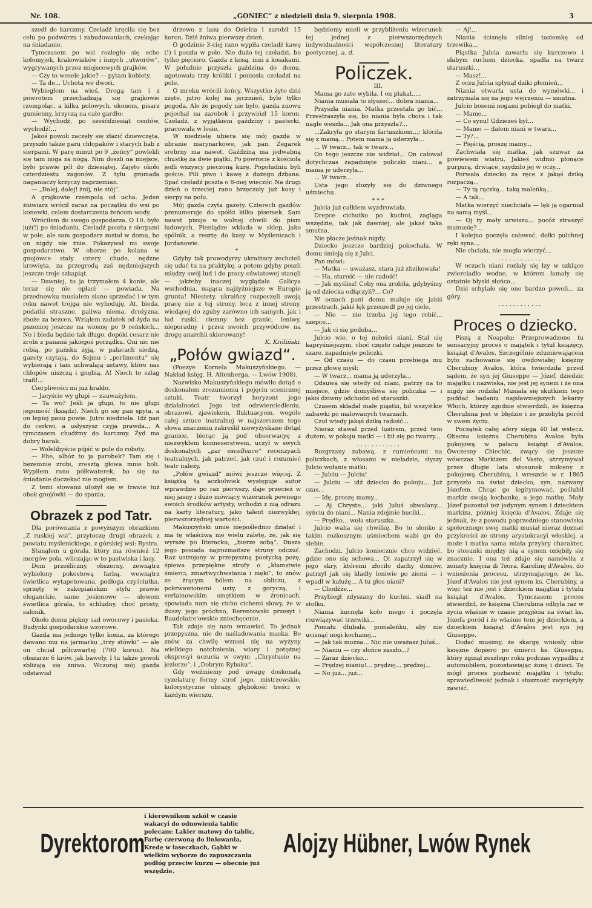Nr. 108. „GONIEC“ z niedzieli dnia 9. sierpnia 1908. 3
szedł do karczmy. Czeladź kręciła się bez celu po podwórzu i zabudowaniach, czekając na śniadanie.
Tymczasem po wsi rozległo się echo kołomyjek, krakowiaków i innych „utworów“, wygrywanych przez miejscowych grajków.
— Czy to wesele jakie? — pytam kobiety.
— Ta de... Uchota we dwori.
Wybiegłem na wieś. Drogą tam i z powrotem przechadzają się grajkowie rzempoląc, a kilku polowych, ekonom, pisarz gumienny, krzyczą na całe gardło:
— Wychodź, po sześćdziesiąt centów, wychodź!...
Jakoś powoli zaczęły się złazić dziewczęta, przyszło także paru chłopaków i starych bab z sierpami. W parę minut po 9 „żeńcy“ powlekli się tam noga za nogą. Nim doszli na miejsce, było prawie pół do dziesiątej. Zajęto około czterdziestu zagonów. Z tyłu gromada naganiaczy krzyczy naprzemian.
— „Dalej, dalej! żnij, nie stój“.
A grajkowie rzempolą od ucha. Jeden żniwiarz wrócił zaraz na początku do wsi po konewki, celem dostarczenia żeńcom wody.
Wróciłem do swego gospodarza. O 10. było już(!) po śniadaniu. Czeladź poszła z sierpami w pole, ale sam gospodarz został w domu, bo on nigdy nie żnie. Pokazywał mi swoje gospodarstwo. W oborze po kolana w gnojówce stały cztery chude, nędzne krowięta, za przegrodą zaś nędzniejszych jeszcze troje szkapiąt.
— Dawniej, to ja trzymałem 4 konie, ale teraz się nie opłaci — powiada. Na przednowku musiałem siano sprzedać i w tym roku nawet trojga nie wyhoduję. At, bieda, podatki straszne, paliwa niema, drożyzna, zboże za bezcen. Wziąłem zadatek od żyda na pszenicę jeszcze na wiosnę po 9 reńskich... No i bieda będzie tak długo, dopóki cesarz nie zrobi z panami jakiegoś porządku. Oni nic nie robią, po pańsku żyją, w pałacach siedzą, gazety czytają, do Sejmu i „perlimentu“ się wybierają i tam uchwalają ustawy, które nas chłopów niszczą i gnębią. A! Niech to szlag trafi!...
Cierpliwości mi już brakło.
— Jacyście wy głupi — zauważyłem.
— Ta wo? Jeśli ja głupi, to nie głupi jegomość (ksiądz). Niech go się pan spyta, a on lepiej panu powie. Jutro niedziela. Idź pan do cerkwi, a usłyszysz czyja prawda... A tymczasem chodźmy do karczmy. Żyd ma dobry harak.
— Wolelibyście pójść w pole do roboty.
— Ehe, albóż to ja parobek? Tam się i bezemnie zrobi, zresztą głowa mnie boli. Wypiłem rano półkwaterek, bo się na śniadanie doczekać nie mogłem.
Z temi słowami ułożył się w trawie tuż obok gnojówki — do spania.
Obrazek z pod Tatr.
Dla porównania z powyższym obrazkiem „Z ruskiej wsi“, przytoczę drugi obrazek z powiatu myślenickiego, z górskiej wsi: Bystra.
Stanąłem u górala, który ma również 12 morgów pola, wliczając w to pastwiska i lasy.
Dom prześliczny, obszerny, zewnątrz wybielony pokostową farbą, wewnątrz świetlica wytapetowana, podłoga czyściutka, sprzęty w zakopiańskim stylu prawie eleganckie, same jesionowe — słowem świetlica górala, to schludny, choć prosty, salonik.
Około domu piękny sad owocowy i pasieka. Budynki gospodarskie wzorowe.
Gazda ma jednego tylko konia, za którego dawano mu na jarmarku „trzy stówki“ — ale on chciał półczwartej (700 koron). Na obszarze 6 krów, jak bawoły. I tu także powoli zbliżają się żniwa. Wczoraj mój gazda odstawiał
drzewo z lasu do Osielca i zarobił 15 koron. Dziś żniwa pierwszy dzień.
O godzinie 3-ciej rano wypiła czeladź kawę (!) i poszła w pole. Nie dużo tej czeladzi, bo tylko pięcioro. Gazda z kosą, inni z kosakami. W południe przyszła gaździna do domu, ugotowała trzy króliki i poniosła czeladzi na pole.
O mroku wrócili żeńcy. Wszystko żyto dziś zżęte, jutro kolej na jęczmień, byle tylko pogoda. Ale że pogody nie było, gazda znowu pojechał na zarobek i przywiózł 15 koron. Czeladź, z wyjątkiem gaździny i pasterki, pracowała w lesie.
W niedzielę ubiera się mój gazda w ubranie marynarkowe, jak pan. Zegarek srebrny ma nawet. Gaździną ma jedwabną chustkę za dwie piątki. Po powrocie z kościoła jedli wszyscy pieczoną kurę. Popołudniu byli goście. Pili piwo i kawę z dużego dzbana. Spać czeladź poszła o 8-mej wieczór. Na drugi dzień o trzeciej rano brzęczały już kosy i sierpy na polu.
Mój gazda czyta gazety. Czterech gazdów prenumeruje do spółki kilka pisemek. Sam nawet pisuje w wolnej chwili do pism ludowych. Pieniądze wkłada w sklep, jako spólnik, a resztę do kasy w Myślenicach i Jordanowie.
*
Gdyby tak prowodyrzy ukraińscy zechcieli się udać tu na praktykę, a potem gdyby poszli między swój lud i do pracy oświatowej stanęli — jakżeby inaczej wyglądała Galicya wschodnia, mająca najżyźniejsze w Europie grunta! Niestety, ukraińcy rozpoczęli swoją pracę nie z tej strony, lecz z innej strony, wiodącej do zguby zarówno ich samych, jak i lud ruski, ciemny bez granic, leniwy, nieporadny i przez swoich przywódców na drogę anarchii skierowany!
K. Króliński.
„Połów gwiazd“.
(Poezye Kornela Makuszyńskiego. — Nakład księg. H. Altenberga. — Lwów 1908).
Nazwisko Makuszyńskiego mówiło dotąd o doskonałem zrozumieniu i pojęciu scenicznej sztuki. Teatr tworzył horyzont jego działalności. Jego też odzwierciedleniu, obrazowi, zjawiskom, fluktuacyom, wogóle całej sztuce teatralnej w najszerszem tego słowa znaczeniu zakreślił niewyzyskane dotąd granice, biorąc ją pod obserwacyę z niezwykłem konneserstwem, uczył w swych doskonałych „par excellence“ recenzyach teatralnych, jak patrzeć, jak czuć i rozumieć teatr należy.
„Połów gwiazd“ mówi jeszcze więcej. Z książką tą aczkolwiek występuje autor wprawdzie po raz pierwszy, daje przecież w niej jasny i dużo mówiący wizerunek pewnego swoich środków artysty, wchodzi z nią odrazu na karty literatury, jako talent niezwykłej, pierwszorzędnej wartości.
Makuszyński umie niepoślednio działać i ma tę właściwą nie wielu zaletę, że, jak się wyraże po literacku, „bierze sobą“. Dusza jego posiada najrozmaitsze struny odczuć. Raz ustrojony w przepyszną poetycką pozę, śpiewa przepiękne strofy o „kłamstwie śmierci, zmartwychwstania i męki“, to znów ze żrącym bólem na obliczu, z pokrwawionemi usty, z goryczą, i verlainowskim smętkiem w źrenicach, spowiada nam się cicho cichemi słowy, że w duszy jego próchno, Berentowski przesyt i Baudelaire'owskie zniechęcenie.
Tak zdaje się nam wmawiać. To jednak przepyszna, nie do naśladowania maska. Bo znów za chwilę wznosi się na wyżyny wielkiego natchnienia, wiary i potężnej ekspresyi uczucia w swym „Chrystusie na jeziorze“, i „Dobrym Rybaku“.
Gdy weźmiemy pod uwagę doskonałą cyzelaturę formy strof jego, mistrzowskie, kolorystyczne obrazy, głębokość treści w każdym wierszu,
będziemy mieli w przybliżeniu wizerunek tej jednej z pierwszorzędnych indywidualności współczesnej literatury poetycznej. a. d.
Policzek.
III.
Mama go zato wybiła. I on płakał.....
Niania musiała to słyszeć... dobra niania...
Przyszła niania. Matka przestała go bić... Przestraszyła się, bo niania była chora i tak nagle weszła... Jak ona przyszła?...
...Zakryła go starym fartuszkiem...; kłóciła się z mamą... Potem mama ją uderzyła...
... W twarz... tak w twarz...
On tego jeszcze nie widział... On całował dotychczas zapadnięte policzki niani... a mama je uderzyła...
... W twarz...
Usta jego złożyły się do dziwnego uśmiechu.
* * *
Julcia już całkiem wyzdrowiała.
Drepce cichutko po kuchni, zagląga wszędzie, tak jak dawniej, ale jakaś taka smutna.
Nie płacze jednak nigdy.
Dziecko jeszcze bardziej pokochała. W domu śmieją się z Julci.
Pan mówi:
— Matka — uważasz, stara już zbzikowała!
— Ha, starość — nie radość!
— Jak myślisz! Coby ona zrobiła, gdybyśmy ją od dziecka odłączyli?... Co?
W oczach pani domu maluje się jakiś przestrach, jakiś lęk przeszedł po jej ciele.
— Nie — nie trzeba jej tego robić... szepce...
— Jak ci się podoba...
Julcio wie, o tej miłości niani. Stał się kapryśniejszym, choć często całuje jeszcze te szare, zapadnięte policzki.
— Od czasu — do czasu przebiega mu przez głowę myśl:
— W twarz... mama ją uderzyła...
Odsuwa się wtedy od niani, patrzy na to miejsce, gdzie domyśliwa się policzka — i jakiś dziwny odchodzi od staruszki.
Czasem składał małe piąstki, bił wszystkie zabawki po malowanych twarzach.
Czuł wtedy jakąś dziką radość...
Nieraz stawał przed lustrem, przed tem dużem, w pokoju matki — i bił się po twarzy...
. . . . . . . . . . . .
Rozgrzany zabawą, z rumieńcami na policzkach, z włosami w nieładzie, słyszy Julcio wołanie matki:
— Julciu — Julciu!
— Julciu — idź dziecko do pokoju... Już czas...
— Idę, proszę mamy...
— Aj Chryste... jaki Juluś obwalany... syńciu do niani... Nania zdejmie buciki...
— Prędko... woła staruszka...
Julcio waha się chwilkę. Bo to słonko z takim rozkosznym uśmiechem wabi go do siebie.
Zachodzi. Julcio koniecznie chce widzieć, gdzie ono się schowa... Ot zapatrzył się w jego skry, któremi złociło dachy domów, patrzył jak się kładły leniwie po ziemi — i wpadł w kałużę... A tu głos niani?
— Chodźże...
Przybiegł zdyszany do kuchni, siadł na stołku.
Niania kucnęła koło niego i poczęła rozwiązywać trzewiki...
Pomału dłubała, pomaleńku, aby nie ucisnąć nogi kochanej...
— Jak tak można... Nic nie uważasz Juluś...
— Nianiu — czy słońce zaszło...?
— Zaraz dziecko...
— Prędzej nianiu!... prędzej... prędzej...
— No już... już...
— Aj!...
Niania ścisnęła silniej tasiemkę od trzewika...
Piąstka Julcia zawarła się kurczowo i słabym ruchem dziecka, spadła na twarz staruszki...
— Masz!...
Z oczu Julcia spłynął dziki płomień...
Niania otwarła usta do wymówki... i zatrzymała się na jego wejrzeniu — smutna.
Julcio bosemi nogami pobiegł do matki.
— Mamo...
— Co synu! Gdzieżeś był...
— Mamo — dałem niani w twarz...
— Ty?...
— Pięścią, proszę mamy...
Zachwiała się matka, jak szuwar za powiewem wiatru. Jakieś widmo płonące purpurą, drwiące, szydziło jej w oczy...
Porwała dziecko za ręce z jakąś dziką rozpaczą...
— Ty tą rączką... taką maleńką...
— A tak...
Matka wierzyć niechciała — lęk ją ogarniał na samą myśl...
— Oj ty mały urwiszu... pocóż straszyć mamusię?...
I kolejno poczęła całować, dołki pulchnej ręki syna...
Nie chciała, nie mogła wierzyć...
. . . . . . . . . . . .
W oczach niani rozlały się łzy w szklące zwierciadło wodne, w którem łamały się ostatnie błyski słońca...
Dziś schylało się ono bardzo powoli... za góry.
. . . . . . . . . . . .
Proces o dziecko.
Piszą z Neapolu: Przeprowadzono tu sensacyjny proces o majątek i tytuł książęcy, książąt d'Avalos. Szczególnie zdumiewającem było zachowanie się owdowiałej księżny Cherubiny Avalos, która twierdziła przed sądem, że syn jej Giuseppe — Józef, dziedzic majątku i nazwiska, nie jest jej synem i że ona nigdy nie rodziła! Musiała się skutkiem tego poddać badaniu najsławniejszych lekarzy Włoch, którzy zgodnie stwierdzili, że księżna Cherubina jest w błędzie i że przebyła poród w swem życiu.
Początek całej afery sięga 40 lat wstecz. Obecna księżna Cherubina Avalos była pokojową w pałacu książąt d'Avalos. Ówczesny Chiechic, zwący się jeszcze wówczas Markizem del Vasto, utrzymywał przez długie lata stosunek miłosny z pokojową Cherubiną, i wreszcie w r. 1865 przyszło na świat dziecko, syn, nazwany Józefem. Chcąc go legitymować, poślubił markiz swoją kochankę, a jego matkę. Mały Józef pozostał też jedynym synem i dzieckiem markiza, później księcia d'Avalos. Zdaje się jednak, że z powodu poprzedniego stanowiska społecznego swej matki musiał nieraz doznać przykrości ze strony arystokracyi włoskiej, a może i matka sama miała przykry charakter, bo stosunki między nią a synem oziębiły się znacznie. I ona też zdaje się namówiła z zemsty księcia di Teora, Karolinę d'Avalos, do wniesienia procesu, utrzymującego, że ks. Józef d'Avalos nie jest synem ks. Cherubiny, a więc też nie jest i dzieckiem majątku i tytułu książąt d'Avalos. Tymczasem proces stwierdził, że księżna Cherubina odbyła raz w życiu właśnie w czasie przyjścia na świat ks. Józefa poród i że właśnie tem jej dzieckiem, a dzieckiem książąt d'Avalos jest syn jej Giuseppe.
Dodać musimy, że skargę wniosły obie księżne dopiero po śmierci ks. Giuseppa, który zginął zeszłego roku podczas wypadku z automobilem, pozostawiając żonę i dzieci. Tę mógł proces pozbawić majątku i tytułu; sprawiedliwość jednak i słuszność zwyciężyły zawiść.
Dyrektorom
i kierownikom szkół w czasie wakacyi do odnowienia tablic polecam: Lakier matowy do tablic, Farbę czerwoną do liniowania, Kredę w laseczkach, Gąbki w wielkim wyborze do zapuszczania podłóg przeciw kurzu — obecnie już wszędzie.
Alojzy Hübner, Lwów Rynek